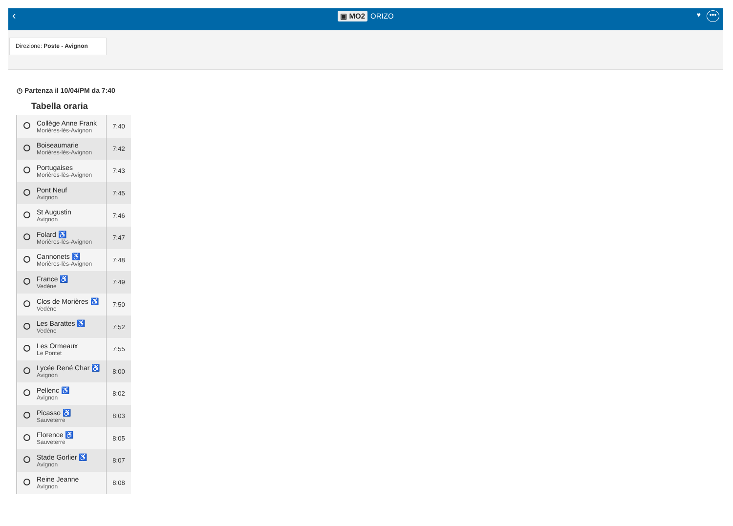‹
▣ MO2 ORIZO
♥ •••
Direzione: Poste - Avignon
◷ Partenza il 10/04/PM da 7:40
Tabella oraria
| | Collège Anne Frank Morières-lès-Avignon | 7:40 |
| | Boiseaumarie Morières-lès-Avignon | 7:42 |
| | Portugaises Morières-lès-Avignon | 7:43 |
| | Pont Neuf Avignon | 7:45 |
| | St Augustin Avignon | 7:46 |
| | Folard ♿ Morières-lès-Avignon | 7:47 |
| | Cannonets ♿ Morières-lès-Avignon | 7:48 |
| | France ♿ Vedène | 7:49 |
| | Clos de Morières ♿ Vedène | 7:50 |
| | Les Barattes ♿ Vedène | 7:52 |
| | Les Ormeaux Le Pontet | 7:55 |
| | Lycée René Char ♿ Avignon | 8:00 |
| | Pellenc ♿ Avignon | 8:02 |
| | Picasso ♿ Sauveterre | 8:03 |
| | Florence ♿ Sauveterre | 8:05 |
| | Stade Gorlier ♿ Avignon | 8:07 |
| | Reine Jeanne Avignon | 8:08 |